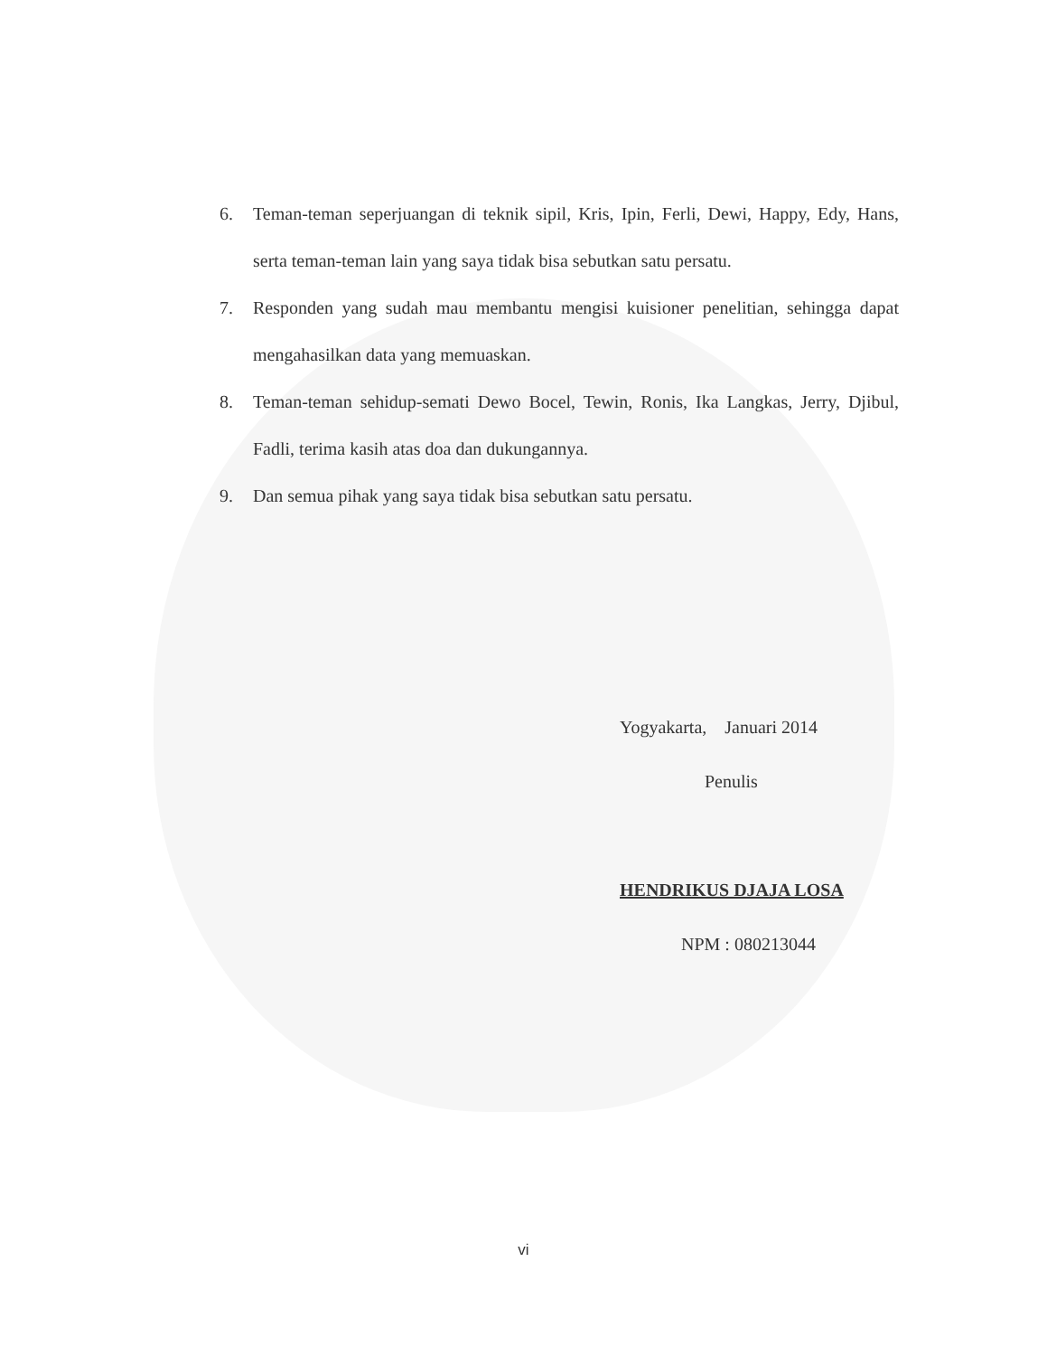6. Teman-teman seperjuangan di teknik sipil, Kris, Ipin, Ferli, Dewi, Happy, Edy, Hans, serta teman-teman lain yang saya tidak bisa sebutkan satu persatu.
7. Responden yang sudah mau membantu mengisi kuisioner penelitian, sehingga dapat mengahasilkan data yang memuaskan.
8. Teman-teman sehidup-semati Dewo Bocel, Tewin, Ronis, Ika Langkas, Jerry, Djibul, Fadli, terima kasih atas doa dan dukungannya.
9. Dan semua pihak yang saya tidak bisa sebutkan satu persatu.
Yogyakarta, Januari 2014
Penulis
HENDRIKUS DJAJA LOSA
NPM : 080213044
vi